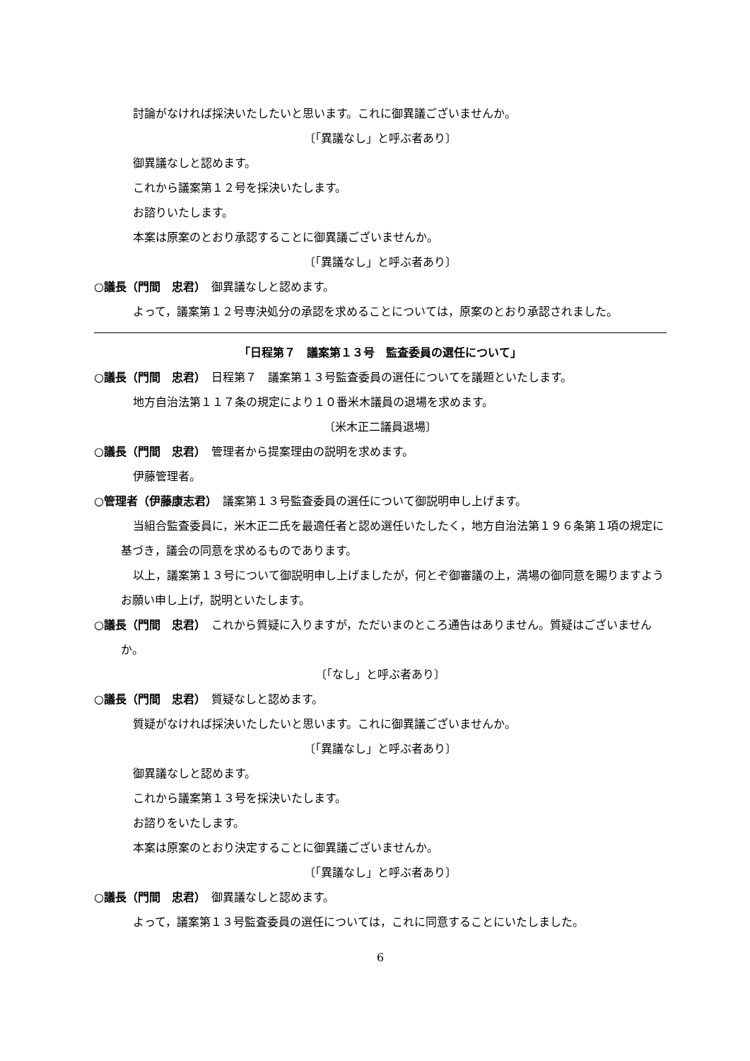討論がなければ採決いたしたいと思います。これに御異議ございませんか。
〔「異議なし」と呼ぶ者あり〕
御異議なしと認めます。
これから議案第１２号を採決いたします。
お諮りいたします。
本案は原案のとおり承認することに御異議ございませんか。
〔「異議なし」と呼ぶ者あり〕
○議長（門間　忠君）　御異議なしと認めます。
よって，議案第１２号専決処分の承認を求めることについては，原案のとおり承認されました。
「日程第７　議案第１３号　監査委員の選任について」
○議長（門間　忠君）　日程第７　議案第１３号監査委員の選任についてを議題といたします。
地方自治法第１１７条の規定により１０番米木議員の退場を求めます。
〔米木正二議員退場〕
○議長（門間　忠君）　管理者から提案理由の説明を求めます。
伊藤管理者。
○管理者（伊藤康志君）　議案第１３号監査委員の選任について御説明申し上げます。
当組合監査委員に，米木正二氏を最適任者と認め選任いたしたく，地方自治法第１９６条第１項の規定に基づき，議会の同意を求めるものであります。
以上，議案第１３号について御説明申し上げましたが，何とぞ御審議の上，満場の御同意を賜りますようお願い申し上げ，説明といたします。
○議長（門間　忠君）　これから質疑に入りますが，ただいまのところ通告はありません。質疑はございませんか。
〔「なし」と呼ぶ者あり〕
○議長（門間　忠君）　質疑なしと認めます。
質疑がなければ採決いたしたいと思います。これに御異議ございませんか。
〔「異議なし」と呼ぶ者あり〕
御異議なしと認めます。
これから議案第１３号を採決いたします。
お諮りをいたします。
本案は原案のとおり決定することに御異議ございませんか。
〔「異議なし」と呼ぶ者あり〕
○議長（門間　忠君）　御異議なしと認めます。
よって，議案第１３号監査委員の選任については，これに同意することにいたしました。
6